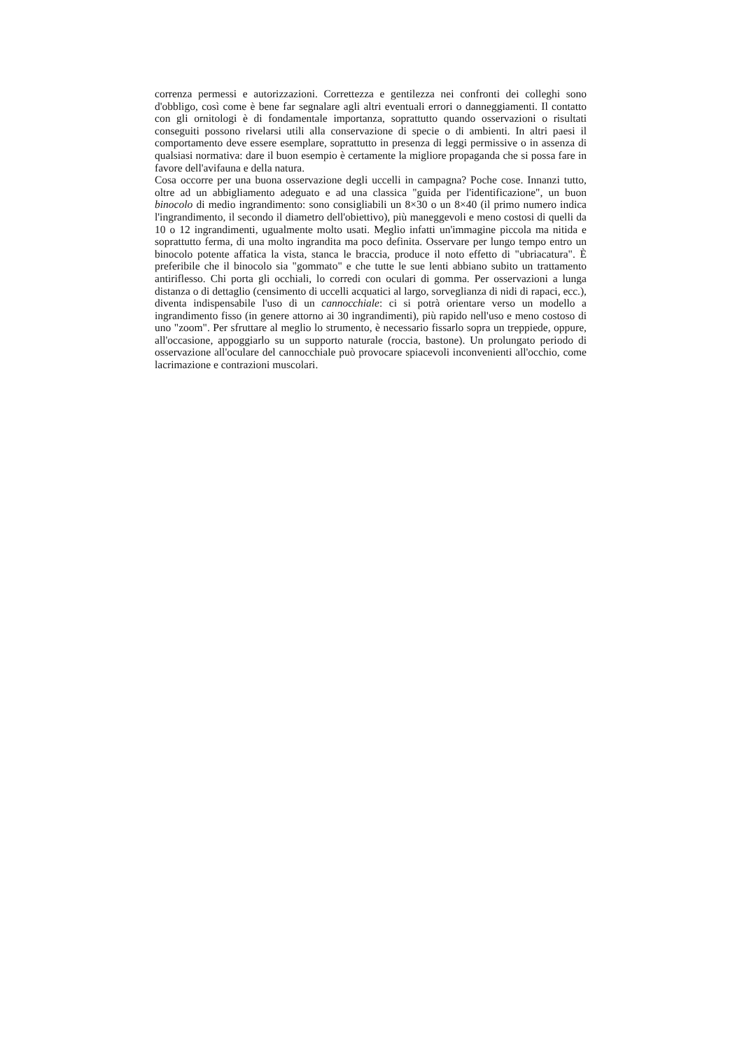correnza permessi e autorizzazioni. Correttezza e gentilezza nei confronti dei colleghi sono d'obbligo, così come è bene far segnalare agli altri eventuali errori o danneggiamenti. Il contatto con gli ornitologi è di fondamentale importanza, soprattutto quando osservazioni o risultati conseguiti possono rivelarsi utili alla conservazione di specie o di ambienti. In altri paesi il comportamento deve essere esemplare, soprattutto in presenza di leggi permissive o in assenza di qualsiasi normativa: dare il buon esempio è certamente la migliore propaganda che si possa fare in favore dell'avifauna e della natura.
Cosa occorre per una buona osservazione degli uccelli in campagna? Poche cose. Innanzi tutto, oltre ad un abbigliamento adeguato e ad una classica "guida per l'identificazione", un buon binocolo di medio ingrandimento: sono consigliabili un 8×30 o un 8×40 (il primo numero indica l'ingrandimento, il secondo il diametro dell'obiettivo), più maneggevoli e meno costosi di quelli da 10 o 12 ingrandimenti, ugualmente molto usati. Meglio infatti un'immagine piccola ma nitida e soprattutto ferma, di una molto ingrandita ma poco definita. Osservare per lungo tempo entro un binocolo potente affatica la vista, stanca le braccia, produce il noto effetto di "ubriacatura". È preferibile che il binocolo sia "gommato" e che tutte le sue lenti abbiano subito un trattamento antiriflesso. Chi porta gli occhiali, lo corredi con oculari di gomma. Per osservazioni a lunga distanza o di dettaglio (censimento di uccelli acquatici al largo, sorveglianza di nidi di rapaci, ecc.), diventa indispensabile l'uso di un cannocchiale: ci si potrà orientare verso un modello a ingrandimento fisso (in genere attorno ai 30 ingrandimenti), più rapido nell'uso e meno costoso di uno "zoom". Per sfruttare al meglio lo strumento, è necessario fissarlo sopra un treppiede, oppure, all'occasione, appoggiarlo su un supporto naturale (roccia, bastone). Un prolungato periodo di osservazione all'oculare del cannocchiale può provocare spiacevoli inconvenienti all'occhio, come lacrimazione e contrazioni muscolari.